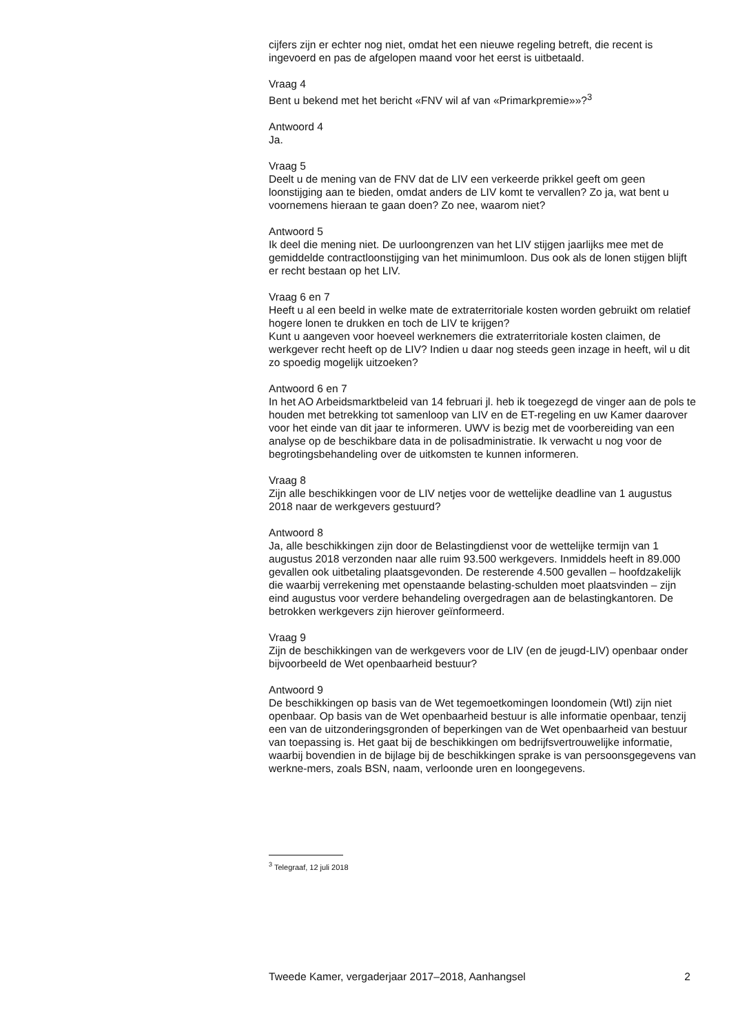cijfers zijn er echter nog niet, omdat het een nieuwe regeling betreft, die recent is ingevoerd en pas de afgelopen maand voor het eerst is uitbetaald.
Vraag 4
Bent u bekend met het bericht «FNV wil af van «Primarkpremie»»?<sup>3</sup>
Antwoord 4
Ja.
Vraag 5
Deelt u de mening van de FNV dat de LIV een verkeerde prikkel geeft om geen loonstijging aan te bieden, omdat anders de LIV komt te vervallen? Zo ja, wat bent u voornemens hieraan te gaan doen? Zo nee, waarom niet?
Antwoord 5
Ik deel die mening niet. De uurloongrenzen van het LIV stijgen jaarlijks mee met de gemiddelde contractloonstijging van het minimumloon. Dus ook als de lonen stijgen blijft er recht bestaan op het LIV.
Vraag 6 en 7
Heeft u al een beeld in welke mate de extraterritoriale kosten worden gebruikt om relatief hogere lonen te drukken en toch de LIV te krijgen?
Kunt u aangeven voor hoeveel werknemers die extraterritoriale kosten claimen, de werkgever recht heeft op de LIV? Indien u daar nog steeds geen inzage in heeft, wil u dit zo spoedig mogelijk uitzoeken?
Antwoord 6 en 7
In het AO Arbeidsmarktbeleid van 14 februari jl. heb ik toegezegd de vinger aan de pols te houden met betrekking tot samenloop van LIV en de ET-regeling en uw Kamer daarover voor het einde van dit jaar te informeren. UWV is bezig met de voorbereiding van een analyse op de beschikbare data in de polisadministratie. Ik verwacht u nog voor de begrotingsbehandeling over de uitkomsten te kunnen informeren.
Vraag 8
Zijn alle beschikkingen voor de LIV netjes voor de wettelijke deadline van 1 augustus 2018 naar de werkgevers gestuurd?
Antwoord 8
Ja, alle beschikkingen zijn door de Belastingdienst voor de wettelijke termijn van 1 augustus 2018 verzonden naar alle ruim 93.500 werkgevers. Inmiddels heeft in 89.000 gevallen ook uitbetaling plaatsgevonden. De resterende 4.500 gevallen – hoofdzakelijk die waarbij verrekening met openstaande belasting-schulden moet plaatsvinden – zijn eind augustus voor verdere behandeling overgedragen aan de belastingkantoren. De betrokken werkgevers zijn hierover geïnformeerd.
Vraag 9
Zijn de beschikkingen van de werkgevers voor de LIV (en de jeugd-LIV) openbaar onder bijvoorbeeld de Wet openbaarheid bestuur?
Antwoord 9
De beschikkingen op basis van de Wet tegemoetkomingen loondomein (Wtl) zijn niet openbaar. Op basis van de Wet openbaarheid bestuur is alle informatie openbaar, tenzij een van de uitzonderingsgronden of beperkingen van de Wet openbaarheid van bestuur van toepassing is. Het gaat bij de beschikkingen om bedrijfsvertrouwelijke informatie, waarbij bovendien in de bijlage bij de beschikkingen sprake is van persoonsgegevens van werkne-mers, zoals BSN, naam, verloonde uren en loongegevens.
<sup>3</sup> Telegraaf, 12 juli 2018
Tweede Kamer, vergaderjaar 2017–2018, Aanhangsel 2